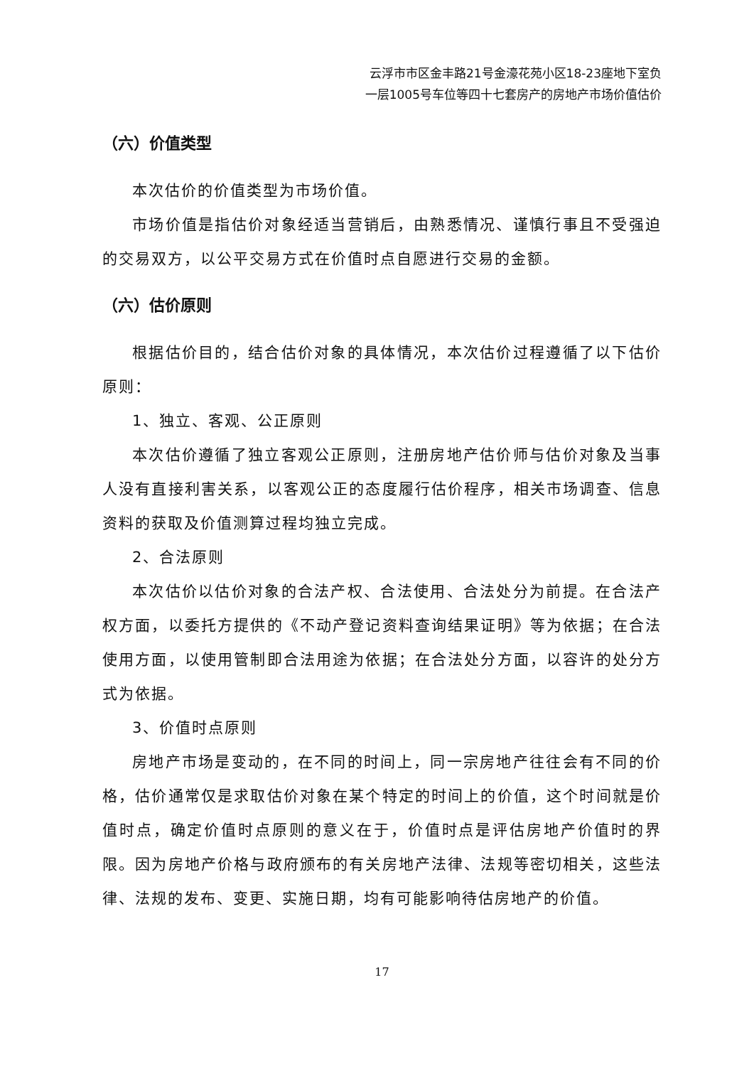云浮市市区金丰路21号金濠花苑小区18-23座地下室负
一层1005号车位等四十七套房产的房地产市场价值估价
（六）价值类型
本次估价的价值类型为市场价值。
市场价值是指估价对象经适当营销后，由熟悉情况、谨慎行事且不受强迫的交易双方，以公平交易方式在价值时点自愿进行交易的金额。
（六）估价原则
根据估价目的，结合估价对象的具体情况，本次估价过程遵循了以下估价原则：
1、独立、客观、公正原则
本次估价遵循了独立客观公正原则，注册房地产估价师与估价对象及当事人没有直接利害关系，以客观公正的态度履行估价程序，相关市场调查、信息资料的获取及价值测算过程均独立完成。
2、合法原则
本次估价以估价对象的合法产权、合法使用、合法处分为前提。在合法产权方面，以委托方提供的《不动产登记资料查询结果证明》等为依据；在合法使用方面，以使用管制即合法用途为依据；在合法处分方面，以容许的处分方式为依据。
3、价值时点原则
房地产市场是变动的，在不同的时间上，同一宗房地产往往会有不同的价格，估价通常仅是求取估价对象在某个特定的时间上的价值，这个时间就是价值时点，确定价值时点原则的意义在于，价值时点是评估房地产价值时的界限。因为房地产价格与政府颁布的有关房地产法律、法规等密切相关，这些法律、法规的发布、变更、实施日期，均有可能影响待估房地产的价值。
17